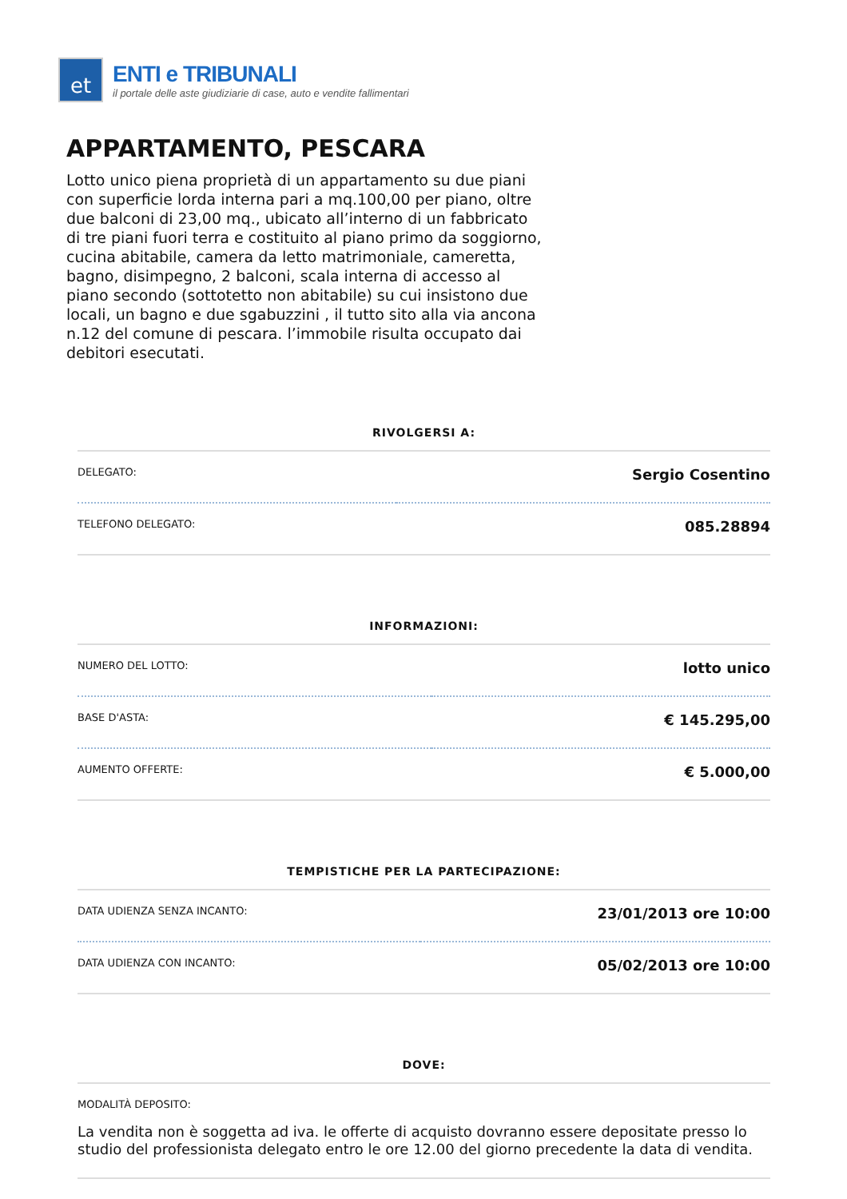et
ENTI e TRIBUNALI
il portale delle aste giudiziarie di case, auto e vendite fallimentari
APPARTAMENTO, PESCARA
Lotto unico piena proprietà di un appartamento su due piani con superficie lorda interna pari a mq.100,00 per piano, oltre due balconi di 23,00 mq., ubicato all’interno di un fabbricato di tre piani fuori terra e costituito al piano primo da soggiorno, cucina abitabile, camera da letto matrimoniale, cameretta, bagno, disimpegno, 2 balconi, scala interna di accesso al piano secondo (sottotetto non abitabile) su cui insistono due locali, un bagno e due sgabuzzini , il tutto sito alla via ancona n.12 del comune di pescara. l’immobile risulta occupato dai debitori esecutati.
RIVOLGERSI A:
| DELEGATO: | Sergio Cosentino |
| TELEFONO DELEGATO: | 085.28894 |
INFORMAZIONI:
| NUMERO DEL LOTTO: | lotto unico |
| BASE D'ASTA: | € 145.295,00 |
| AUMENTO OFFERTE: | € 5.000,00 |
TEMPISTICHE PER LA PARTECIPAZIONE:
| DATA UDIENZA SENZA INCANTO: | 23/01/2013 ore 10:00 |
| DATA UDIENZA CON INCANTO: | 05/02/2013 ore 10:00 |
DOVE:
| MODALITÀ DEPOSITO: La vendita non è soggetta ad iva. le offerte di acquisto dovranno essere depositate presso lo studio del professionista delegato entro le ore 12.00 del giorno precedente la data di vendita. |